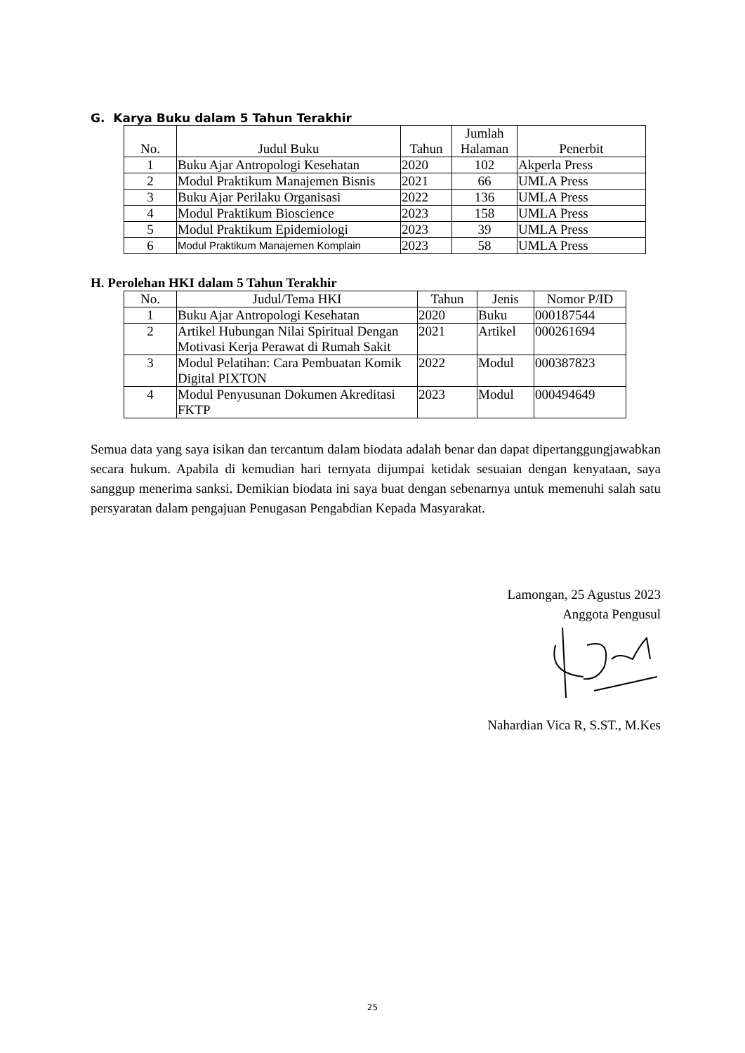G. Karya Buku dalam 5 Tahun Terakhir
| No. | Judul Buku | Tahun | Jumlah Halaman | Penerbit |
| --- | --- | --- | --- | --- |
| 1 | Buku Ajar Antropologi Kesehatan | 2020 | 102 | Akperla Press |
| 2 | Modul Praktikum Manajemen Bisnis | 2021 | 66 | UMLA Press |
| 3 | Buku Ajar Perilaku Organisasi | 2022 | 136 | UMLA Press |
| 4 | Modul Praktikum Bioscience | 2023 | 158 | UMLA Press |
| 5 | Modul Praktikum Epidemiologi | 2023 | 39 | UMLA Press |
| 6 | Modul Praktikum Manajemen Komplain | 2023 | 58 | UMLA Press |
H. Perolehan HKI dalam 5 Tahun Terakhir
| No. | Judul/Tema HKI | Tahun | Jenis | Nomor P/ID |
| --- | --- | --- | --- | --- |
| 1 | Buku Ajar Antropologi Kesehatan | 2020 | Buku | 000187544 |
| 2 | Artikel Hubungan Nilai Spiritual Dengan Motivasi Kerja Perawat di Rumah Sakit | 2021 | Artikel | 000261694 |
| 3 | Modul Pelatihan: Cara Pembuatan Komik Digital PIXTON | 2022 | Modul | 000387823 |
| 4 | Modul Penyusunan Dokumen Akreditasi FKTP | 2023 | Modul | 000494649 |
Semua data yang saya isikan dan tercantum dalam biodata adalah benar dan dapat dipertanggungjawabkan secara hukum. Apabila di kemudian hari ternyata dijumpai ketidak sesuaian dengan kenyataan, saya sanggup menerima sanksi. Demikian biodata ini saya buat dengan sebenarnya untuk memenuhi salah satu persyaratan dalam pengajuan Penugasan Pengabdian Kepada Masyarakat.
Lamongan, 25 Agustus 2023
Anggota Pengusul
Nahardian Vica R, S.ST., M.Kes
25